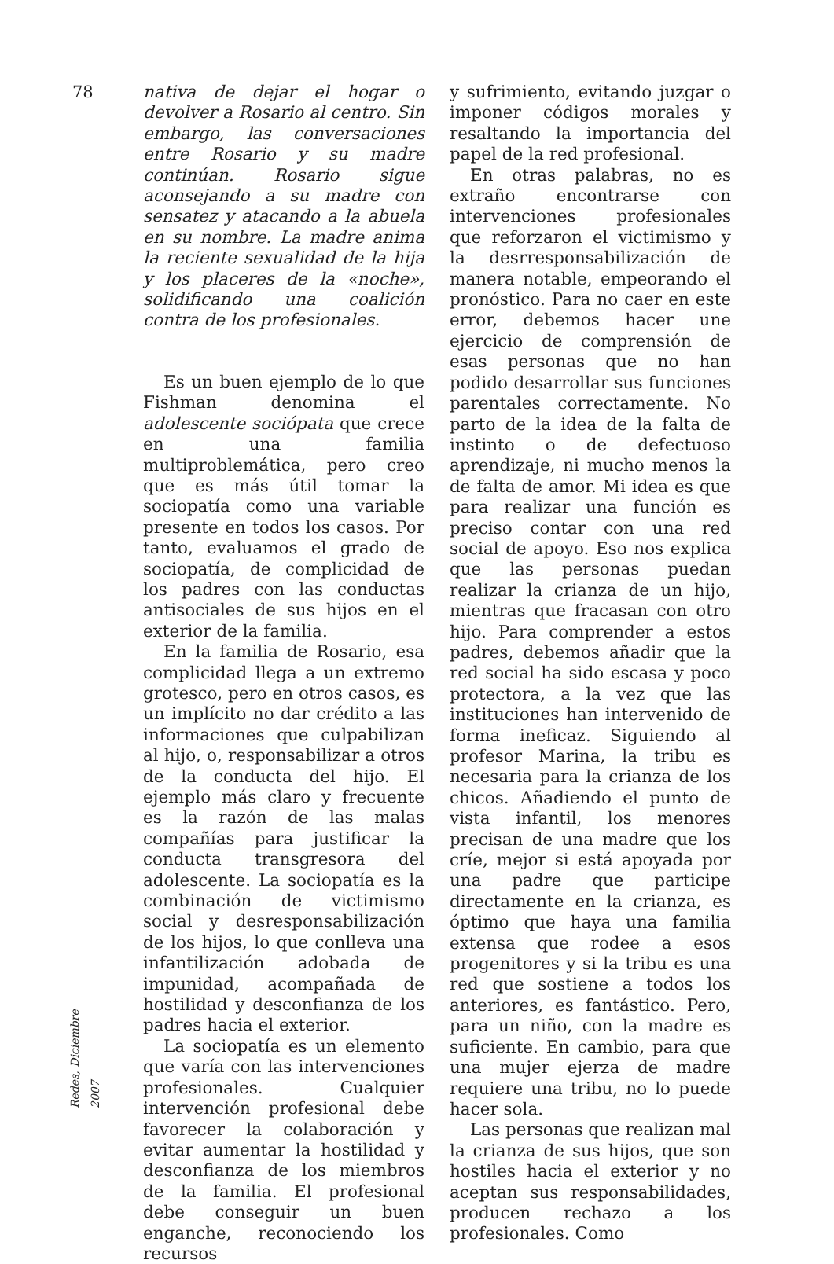78
nativa de dejar el hogar o devolver a Rosario al centro. Sin embargo, las conversaciones entre Rosario y su madre continúan. Rosario sigue aconsejando a su madre con sensatez y atacando a la abuela en su nombre. La madre anima la reciente sexualidad de la hija y los placeres de la «noche», solidificando una coalición contra de los profesionales.
Es un buen ejemplo de lo que Fishman denomina el adolescente sociópata que crece en una familia multiproblemática, pero creo que es más útil tomar la sociopatía como una variable presente en todos los casos. Por tanto, evaluamos el grado de sociopatía, de complicidad de los padres con las conductas antisociales de sus hijos en el exterior de la familia.
En la familia de Rosario, esa complicidad llega a un extremo grotesco, pero en otros casos, es un implícito no dar crédito a las informaciones que culpabilizan al hijo, o, responsabilizar a otros de la conducta del hijo. El ejemplo más claro y frecuente es la razón de las malas compañías para justificar la conducta transgresora del adolescente. La sociopatía es la combinación de victimismo social y desresponsabilización de los hijos, lo que conlleva una infantilización adobada de impunidad, acompañada de hostilidad y desconfianza de los padres hacia el exterior.
La sociopatía es un elemento que varía con las intervenciones profesionales. Cualquier intervención profesional debe favorecer la colaboración y evitar aumentar la hostilidad y desconfianza de los miembros de la familia. El profesional debe conseguir un buen enganche, reconociendo los recursos
y sufrimiento, evitando juzgar o imponer códigos morales y resaltando la importancia del papel de la red profesional.
En otras palabras, no es extraño encontrarse con intervenciones profesionales que reforzaron el victimismo y la desrresponsabilización de manera notable, empeorando el pronóstico. Para no caer en este error, debemos hacer une ejercicio de comprensión de esas personas que no han podido desarrollar sus funciones parentales correctamente. No parto de la idea de la falta de instinto o de defectuoso aprendizaje, ni mucho menos la de falta de amor. Mi idea es que para realizar una función es preciso contar con una red social de apoyo. Eso nos explica que las personas puedan realizar la crianza de un hijo, mientras que fracasan con otro hijo. Para comprender a estos padres, debemos añadir que la red social ha sido escasa y poco protectora, a la vez que las instituciones han intervenido de forma ineficaz. Siguiendo al profesor Marina, la tribu es necesaria para la crianza de los chicos. Añadiendo el punto de vista infantil, los menores precisan de una madre que los críe, mejor si está apoyada por una padre que participe directamente en la crianza, es óptimo que haya una familia extensa que rodee a esos progenitores y si la tribu es una red que sostiene a todos los anteriores, es fantástico. Pero, para un niño, con la madre es suficiente. En cambio, para que una mujer ejerza de madre requiere una tribu, no lo puede hacer sola.
Las personas que realizan mal la crianza de sus hijos, que son hostiles hacia el exterior y no aceptan sus responsabilidades, producen rechazo a los profesionales. Como
Redes, Diciembre 2007